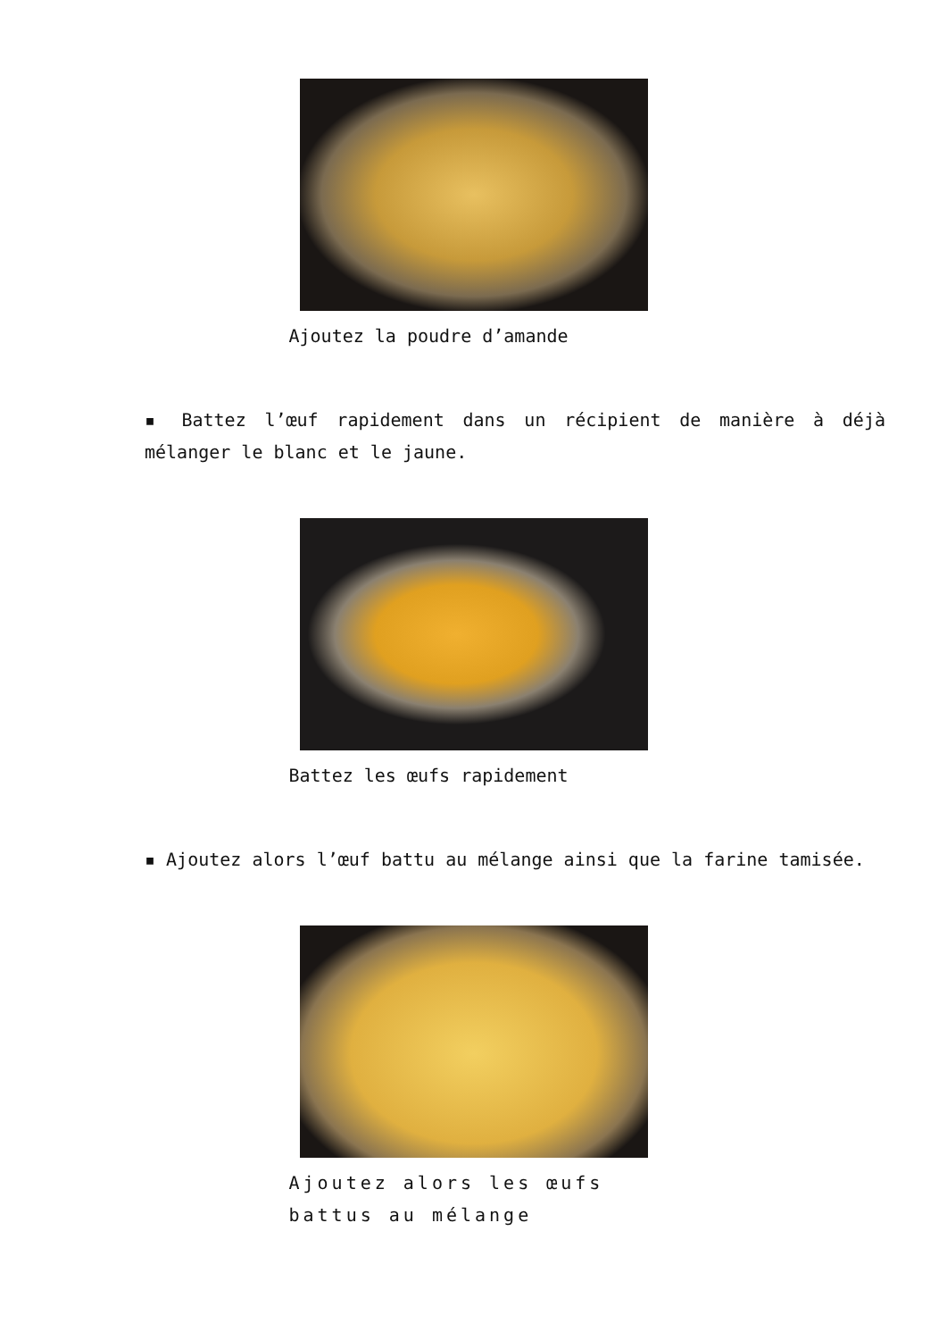Ajoutez la poudre d’amande
▪ Battez l’œuf rapidement dans un récipient de manière à déjà mélanger le blanc et le jaune.
Battez les œufs rapidement
▪ Ajoutez alors l’œuf battu au mélange ainsi que la farine tamisée.
Ajoutez alors les œufs battus au mélange